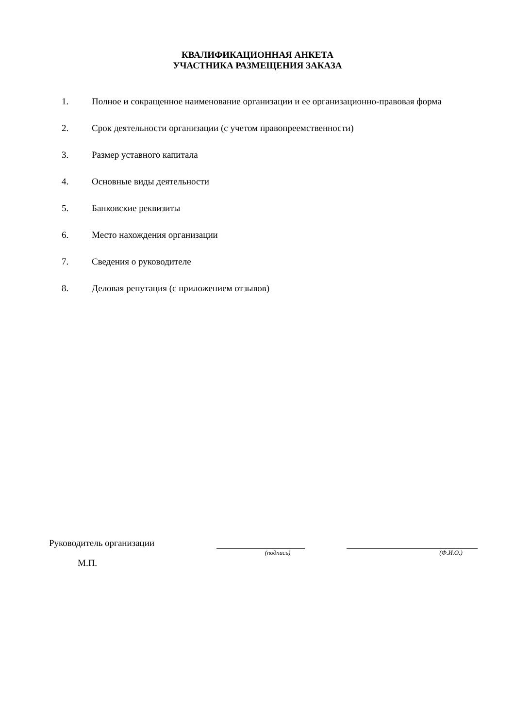КВАЛИФИКАЦИОННАЯ АНКЕТА
УЧАСТНИКА РАЗМЕЩЕНИЯ ЗАКАЗА
1. Полное и сокращенное наименование организации и ее организационно-правовая форма
2. Срок деятельности организации (с учетом правопреемственности)
3. Размер уставного капитала
4. Основные виды деятельности
5. Банковские реквизиты
6. Место нахождения организации
7. Сведения о руководителе
8. Деловая репутация (с приложением отзывов)
Руководитель организации
(подпись) (Ф.И.О.)
М.П.